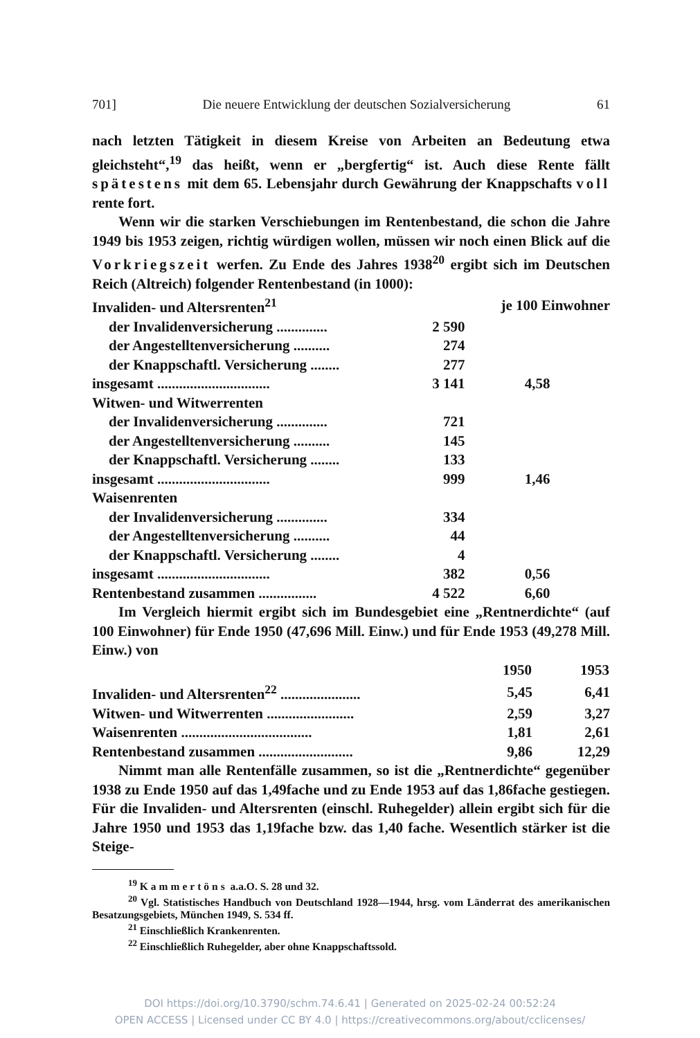701] Die neuere Entwicklung der deutschen Sozialversicherung 61
nach letzten Tätigkeit in diesem Kreise von Arbeiten an Bedeutung etwa gleichsteht“,<sup>19</sup> das heißt, wenn er „bergfertig“ ist. Auch diese Rente fällt spätestens mit dem 65. Lebensjahr durch Gewährung der Knappschafts voll rente fort.
Wenn wir die starken Verschiebungen im Rentenbestand, die schon die Jahre 1949 bis 1953 zeigen, richtig würdigen wollen, müssen wir noch einen Blick auf die Vorkriegszeit werfen. Zu Ende des Jahres 1938<sup>20</sup> ergibt sich im Deutschen Reich (Altreich) folgender Rentenbestand (in 1000):
| Invaliden- und Altersrenten<sup>21</sup> | | je 100 Einwohner |
| der Invalidenversicherung .............. | 2 590 | |
| der Angestelltenversicherung .......... | 274 | |
| der Knappschaftl. Versicherung ........ | 277 | |
| insgesamt ............................... | 3 141 | 4,58 |
| Witwen- und Witwerrenten | | |
| der Invalidenversicherung .............. | 721 | |
| der Angestelltenversicherung .......... | 145 | |
| der Knappschaftl. Versicherung ........ | 133 | |
| insgesamt ............................... | 999 | 1,46 |
| Waisenrenten | | |
| der Invalidenversicherung .............. | 334 | |
| der Angestelltenversicherung .......... | 44 | |
| der Knappschaftl. Versicherung ........ | 4 | |
| insgesamt ............................... | 382 | 0,56 |
| Rentenbestand zusammen ................ | 4 522 | 6,60 |
Im Vergleich hiermit ergibt sich im Bundesgebiet eine „Rentnerdichte“ (auf 100 Einwohner) für Ende 1950 (47,696 Mill. Einw.) und für Ende 1953 (49,278 Mill. Einw.) von
| | 1950 | 1953 |
| Invaliden- und Altersrenten<sup>22</sup> ...................... | 5,45 | 6,41 |
| Witwen- und Witwerrenten ........................ | 2,59 | 3,27 |
| Waisenrenten .................................... | 1,81 | 2,61 |
| Rentenbestand zusammen .......................... | 9,86 | 12,29 |
Nimmt man alle Rentenfälle zusammen, so ist die „Rentnerdichte“ gegenüber 1938 zu Ende 1950 auf das 1,49fache und zu Ende 1953 auf das 1,86fache gestiegen. Für die Invaliden- und Altersrenten (einschl. Ruhegelder) allein ergibt sich für die Jahre 1950 und 1953 das 1,19fache bzw. das 1,40 fache. Wesentlich stärker ist die Steige-
<sup>19</sup> Kammertöns a.a.O. S. 28 und 32.
<sup>20</sup> Vgl. Statistisches Handbuch von Deutschland 1928—1944, hrsg. vom Länderrat des amerikanischen Besatzungsgebiets, München 1949, S. 534 ff.
<sup>21</sup> Einschließlich Krankenrenten.
<sup>22</sup> Einschließlich Ruhegelder, aber ohne Knappschaftssold.
DOI https://doi.org/10.3790/schm.74.6.41 | Generated on 2025-02-24 00:52:24
OPEN ACCESS | Licensed under CC BY 4.0 | https://creativecommons.org/about/cclicenses/